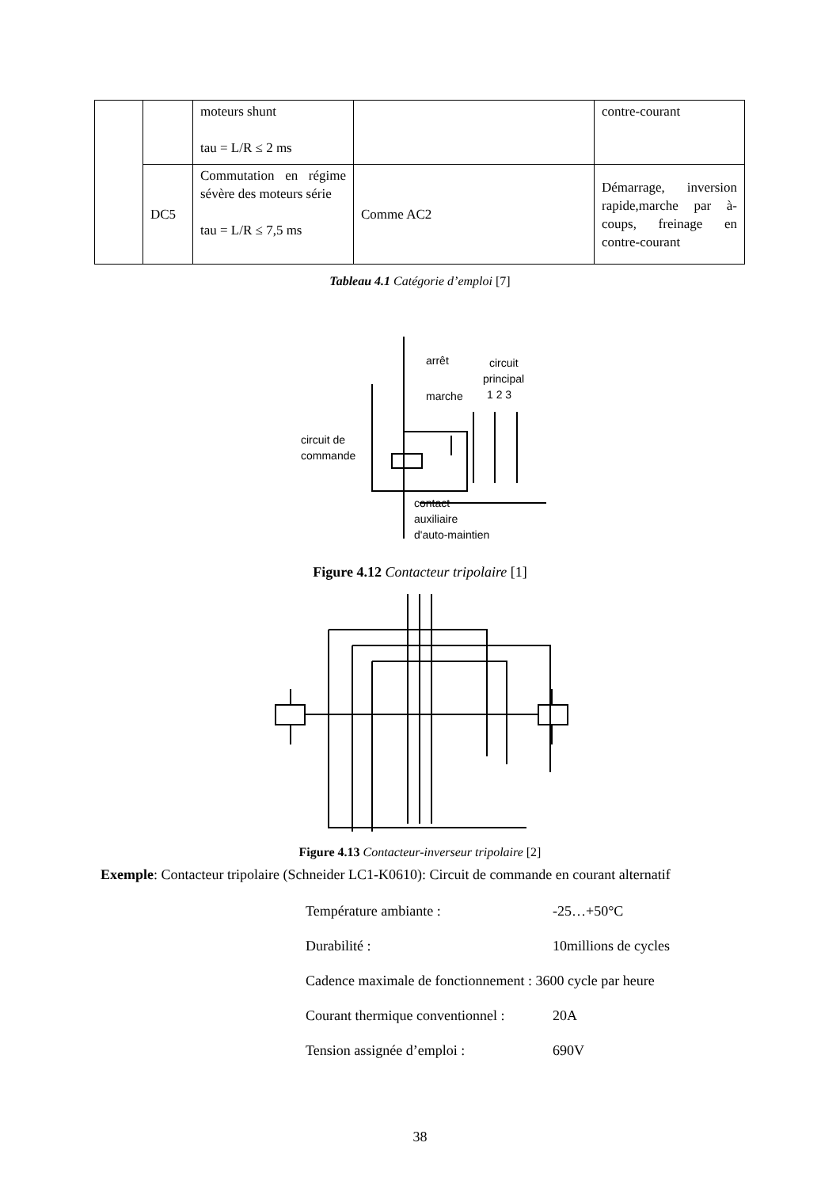| | | moteurs shunt tau = L/R ≤ 2 ms | | contre-courant |
| | DC5 | Commutation en régime sévère des moteurs série tau = L/R ≤ 7,5 ms | Comme AC2 | Démarrage, inversion rapide,marche par à-coups, freinage en contre-courant |
Tableau 4.1 Catégorie d’emploi [7]
arrêt
circuit
principal
1 2 3
marche
circuit de
commande
contact
auxiliaire
d'auto-maintien
Figure 4.12 Contacteur tripolaire [1]
Figure 4.13 Contacteur-inverseur tripolaire [2]
Exemple: Contacteur tripolaire (Schneider LC1-K0610): Circuit de commande en courant alternatif
Température ambiante : -25…+50°C
Durabilité : 10millions de cycles
Cadence maximale de fonctionnement : 3600 cycle par heure
Courant thermique conventionnel : 20A
Tension assignée d’emploi : 690V
38